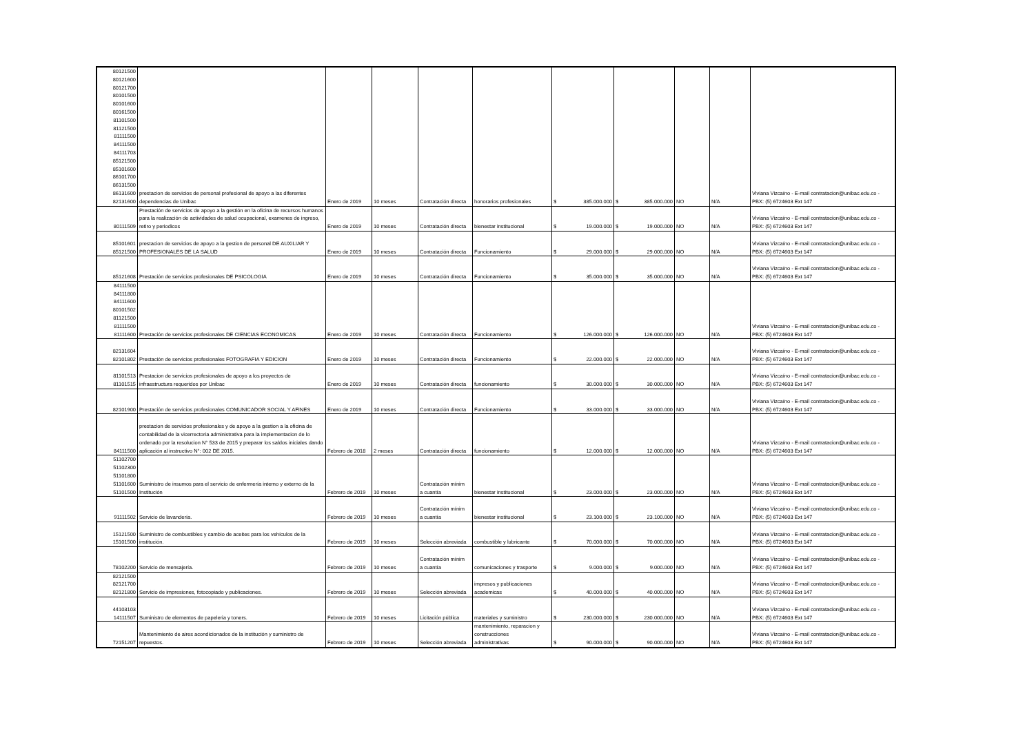| 80121500 80121600 80121700 80101500 80101600 80161500 81101500 81121500 81111500 84111500 84111703 85121500 85101600 86101700 86131500 86131600 82131600 | prestacion de servicios de personal profesional de apoyo a las diferentes dependencias de Unibac | Enero de 2019 | 10 meses | Contratación directa | honorarios profesionales | $ 385.000.000 | $ 385.000.000 | NO | N/A | Viviana Vizcaíno - E-mail contratacion@unibac.edu.co - PBX: (5) 6724603 Ext 147 |
| 80111509 | Prestación de servicios de apoyo a la gestión en la oficina de recursos humanos para la realización de actividades de salud ocupacional, examenes de ingreso, retiro y periodicos | Enero de 2019 | 10 meses | Contratación directa | bienestar institucional | $ 19.000.000 | $ 19.000.000 | NO | N/A | Viviana Vizcaíno - E-mail contratacion@unibac.edu.co - PBX: (5) 6724603 Ext 147 |
| 85101601 85121500 | prestacion de servicios de apoyo a la gestion de personal DE AUXILIAR Y PROFESIONALES DE LA SALUD | Enero de 2019 | 10 meses | Contratación directa | Funcionamiento | $ 29.000.000 | $ 29.000.000 | NO | N/A | Viviana Vizcaíno - E-mail contratacion@unibac.edu.co - PBX: (5) 6724603 Ext 147 |
| 85121608 | Prestación de servicios profesionales DE PSICOLOGIA | Enero de 2019 | 10 meses | Contratación directa | Funcionamiento | $ 35.000.000 | $ 35.000.000 | NO | N/A | Viviana Vizcaíno - E-mail contratacion@unibac.edu.co - PBX: (5) 6724603 Ext 147 |
| 84111500 84111800 84111600 80101502 81121500 81111500 81111600 | Prestación de servicios profesionales DE CIENCIAS ECONOMICAS | Enero de 2019 | 10 meses | Contratación directa | Funcionamiento | $ 126.000.000 | $ 126.000.000 | NO | N/A | Viviana Vizcaíno - E-mail contratacion@unibac.edu.co - PBX: (5) 6724603 Ext 147 |
| 82131604 82101802 | Prestación de servicios profesionales FOTOGRAFIA Y EDICION | Enero de 2019 | 10 meses | Contratación directa | Funcionamiento | $ 22.000.000 | $ 22.000.000 | NO | N/A | Viviana Vizcaíno - E-mail contratacion@unibac.edu.co - PBX: (5) 6724603 Ext 147 |
| 81101513 81101515 | Prestacion de servicios profesionales de apoyo a los proyectos de infraestructura requeridos por Unibac | Enero de 2019 | 10 meses | Contratación directa | funcionamiento | $ 30.000.000 | $ 30.000.000 | NO | N/A | Viviana Vizcaíno - E-mail contratacion@unibac.edu.co - PBX: (5) 6724603 Ext 147 |
| 82101900 | Prestación de servicios profesionales COMUNICADOR SOCIAL Y AFINES | Enero de 2019 | 10 meses | Contratación directa | Funcionamiento | $ 33.000.000 | $ 33.000.000 | NO | N/A | Viviana Vizcaíno - E-mail contratacion@unibac.edu.co - PBX: (5) 6724603 Ext 147 |
| 84111500 | prestacion de servicios profesionales y de apoyo a la gestion a la oficina de contabilidad de la vicerrectoria administrativa para la implementacion de lo ordenado por la resolucion N° 533 de 2015 y preparar los saldos iniciales dando aplicación al instructivo N°: 002 DE 2015. | Febrero de 2018 | 2 meses | Contratación directa | funcionamiento | $ 12.000.000 | $ 12.000.000 | NO | N/A | Viviana Vizcaíno - E-mail contratacion@unibac.edu.co - PBX: (5) 6724603 Ext 147 |
| 51102700 51102300 51101800 51101600 51101500 | Suministro de insumos para el servicio de enfermería interno y externo de la Institución | Febrero de 2019 | 10 meses | Contratación mínim a cuantía | bienestar institucional | $ 23.000.000 | $ 23.000.000 | NO | N/A | Viviana Vizcaíno - E-mail contratacion@unibac.edu.co - PBX: (5) 6724603 Ext 147 |
| 91111502 | Servicio de lavandería. | Febrero de 2019 | 10 meses | Contratación mínim a cuantía | bienestar institucional | $ 23.100.000 | $ 23.100.000 | NO | N/A | Viviana Vizcaíno - E-mail contratacion@unibac.edu.co - PBX: (5) 6724603 Ext 147 |
| 15121500 15101500 | Suministro de combustibles y cambio de aceites para los vehículos de la institución. | Febrero de 2019 | 10 meses | Selección abreviada | combustible y lubricante | $ 70.000.000 | $ 70.000.000 | NO | N/A | Viviana Vizcaíno - E-mail contratacion@unibac.edu.co - PBX: (5) 6724603 Ext 147 |
| 78102200 | Servicio de mensajería. | Febrero de 2019 | 10 meses | Contratación mínim a cuantía | comunicaciones y trasporte | $ 9.000.000 | $ 9.000.000 | NO | N/A | Viviana Vizcaíno - E-mail contratacion@unibac.edu.co - PBX: (5) 6724603 Ext 147 |
| 82121500 82121700 82121800 | Servicio de impresiones, fotocopiado y publicaciones. | Febrero de 2019 | 10 meses | Selección abreviada | impresos y publicaciones academicas | $ 40.000.000 | $ 40.000.000 | NO | N/A | Viviana Vizcaíno - E-mail contratacion@unibac.edu.co - PBX: (5) 6724603 Ext 147 |
| 44103103 14111507 | Suministro de elementos de papeleria y toners. | Febrero de 2019 | 10 meses | Licitación pública | materiales y suministro | $ 230.000.000 | $ 230.000.000 | NO | N/A | Viviana Vizcaíno - E-mail contratacion@unibac.edu.co - PBX: (5) 6724603 Ext 147 |
| 72151207 | Mantenimiento de aires acondicionados de la institución y suministro de repuestos. | Febrero de 2019 | 10 meses | Selección abreviada | mantenimiento, reparacion y construcciones administrativas | $ 90.000.000 | $ 90.000.000 | NO | N/A | Viviana Vizcaíno - E-mail contratacion@unibac.edu.co - PBX: (5) 6724603 Ext 147 |